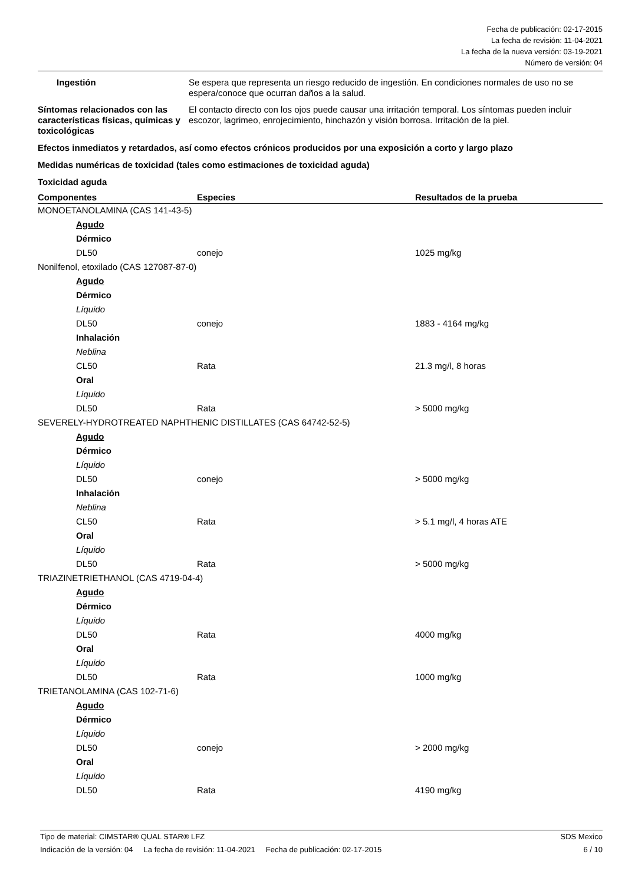Fecha de publicación: 02-17-2015
La fecha de revisión: 11-04-2021
La fecha de la nueva versión: 03-19-2021
Número de versión: 04
Ingestión Se espera que representa un riesgo reducido de ingestión. En condiciones normales de uso no se espera/conoce que ocurran daños a la salud.
Síntomas relacionados con las características físicas, químicas y toxicológicas
El contacto directo con los ojos puede causar una irritación temporal. Los síntomas pueden incluir escozor, lagrimeo, enrojecimiento, hinchazón y visión borrosa. Irritación de la piel.
Efectos inmediatos y retardados, así como efectos crónicos producidos por una exposición a corto y largo plazo
Medidas numéricas de toxicidad (tales como estimaciones de toxicidad aguda)
Toxicidad aguda
| Componentes | Especies | Resultados de la prueba |
| --- | --- | --- |
| MONOETANOLAMINA (CAS 141-43-5) | | |
| Agudo | | |
| Dérmico | | |
| DL50 | conejo | 1025 mg/kg |
| Nonilfenol, etoxilado (CAS 127087-87-0) | | |
| Agudo | | |
| Dérmico | | |
| Líquido | | |
| DL50 | conejo | 1883 - 4164 mg/kg |
| Inhalación | | |
| Neblina | | |
| CL50 | Rata | 21.3 mg/l, 8 horas |
| Oral | | |
| Líquido | | |
| DL50 | Rata | > 5000 mg/kg |
| SEVERELY-HYDROTREATED NAPHTHENIC DISTILLATES (CAS 64742-52-5) | | |
| Agudo | | |
| Dérmico | | |
| Líquido | | |
| DL50 | conejo | > 5000 mg/kg |
| Inhalación | | |
| Neblina | | |
| CL50 | Rata | > 5.1 mg/l, 4 horas ATE |
| Oral | | |
| Líquido | | |
| DL50 | Rata | > 5000 mg/kg |
| TRIAZINETRIETHANOL (CAS 4719-04-4) | | |
| Agudo | | |
| Dérmico | | |
| Líquido | | |
| DL50 | Rata | 4000 mg/kg |
| Oral | | |
| Líquido | | |
| DL50 | Rata | 1000 mg/kg |
| TRIETANOLAMINA (CAS 102-71-6) | | |
| Agudo | | |
| Dérmico | | |
| Líquido | | |
| DL50 | conejo | > 2000 mg/kg |
| Oral | | |
| Líquido | | |
| DL50 | Rata | 4190 mg/kg |
Tipo de material: CIMSTAR® QUAL STAR® LFZ
Indicación de la versión: 04 La fecha de revisión: 11-04-2021 Fecha de publicación: 02-17-2015
SDS Mexico
6 / 10